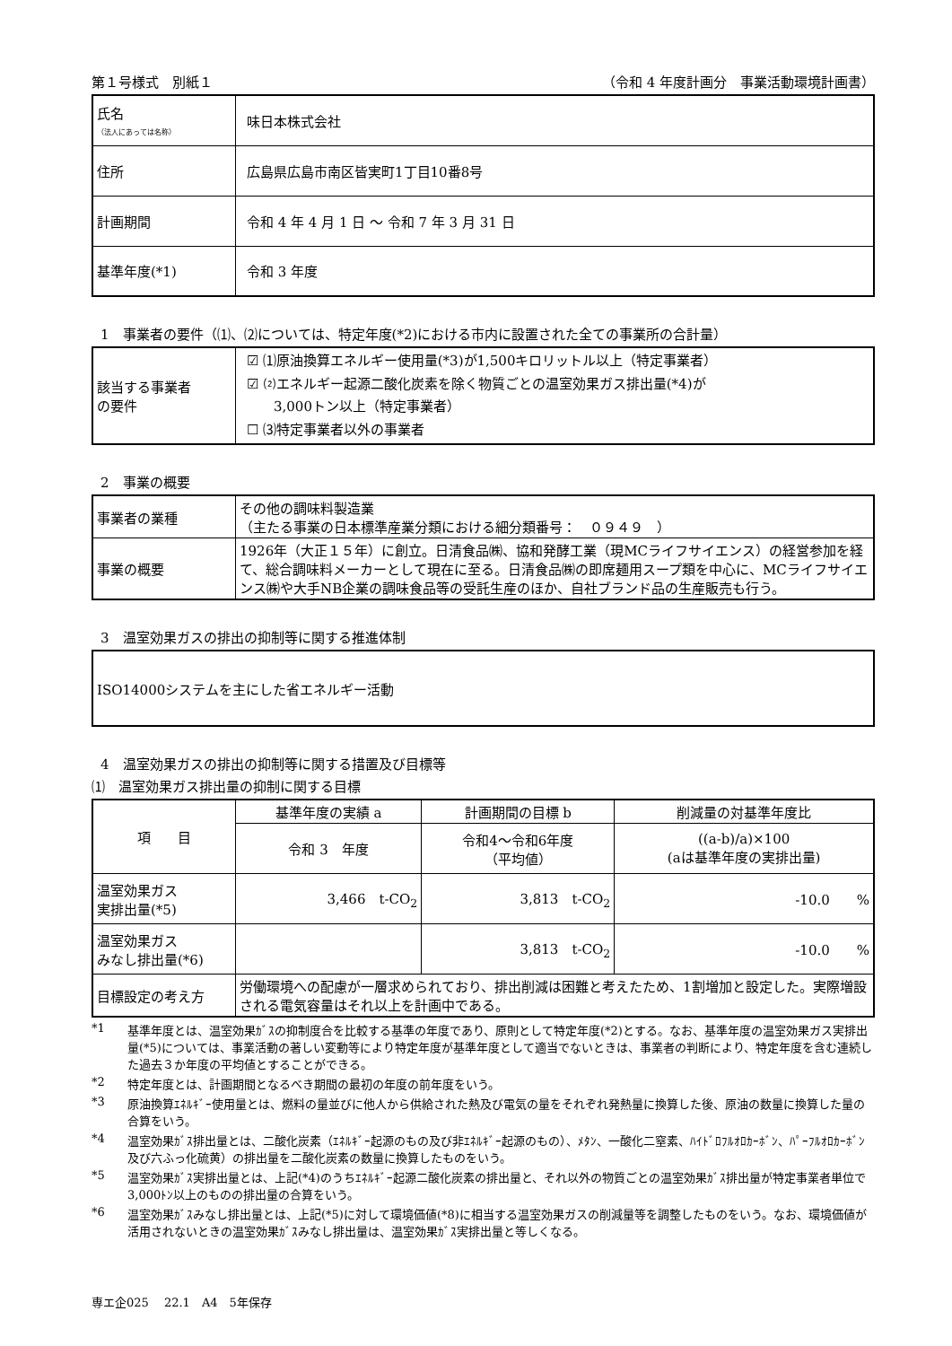第１号様式　別紙１ （令和 4 年度計画分　事業活動環境計画書）
| 氏名 （法人にあっては名称） | 味日本株式会社 |
| 住所 | 広島県広島市南区皆実町1丁目10番8号 |
| 計画期間 | 令和 4 年 4 月 1 日 ～ 令和 7 年 3 月 31 日 |
| 基準年度(*1) | 令和 3 年度 |
1　事業者の要件（⑴、⑵については、特定年度(*2)における市内に設置された全ての事業所の合計量）
| 該当する事業者 の要件 | ☑ ⑴原油換算エネルギー使用量(*3)が1,500キロリットル以上（特定事業者） ☑ ⑵エネルギー起源二酸化炭素を除く物質ごとの温室効果ガス排出量(*4)が 3,000トン以上（特定事業者） ☐ ⑶特定事業者以外の事業者 |
2　事業の概要
| 事業者の業種 | その他の調味料製造業 （主たる事業の日本標準産業分類における細分類番号： ０９４９ ） |
| 事業の概要 | 1926年（大正１５年）に創立。日清食品㈱、協和発酵工業（現MCライフサイエンス）の経営参加を経て、総合調味料メーカーとして現在に至る。日清食品㈱の即席麺用スープ類を中心に、MCライフサイエンス㈱や大手NB企業の調味食品等の受託生産のほか、自社ブランド品の生産販売も行う。 |
3　温室効果ガスの排出の抑制等に関する推進体制
| ISO14000システムを主にした省エネルギー活動 |
4　温室効果ガスの排出の抑制等に関する措置及び目標等
⑴　温室効果ガス排出量の抑制に関する目標
| 項 目 | 基準年度の実績 a | 計画期間の目標 b | 削減量の対基準年度比 |
| --- | --- | --- | --- |
| | 令和 3 年度 | 令和4～令和6年度 （平均値） | ((a-b)/a)×100 (aは基準年度の実排出量) |
| 温室効果ガス 実排出量(*5) | 3,466 t-CO<sub>2</sub> | 3,813 t-CO<sub>2</sub> | -10.0 % |
| 温室効果ガス みなし排出量(*6) | | 3,813 t-CO<sub>2</sub> | -10.0 % |
| 目標設定の考え方 | 労働環境への配慮が一層求められており、排出削減は困難と考えたため、1割増加と設定した。実際増設される電気容量はそれ以上を計画中である。 | | |
*1 基準年度とは、温室効果ｶﾞｽの抑制度合を比較する基準の年度であり、原則として特定年度(*2)とする。なお、基準年度の温室効果ガス実排出量(*5)については、事業活動の著しい変動等により特定年度が基準年度として適当でないときは、事業者の判断により、特定年度を含む連続した過去３か年度の平均値とすることができる。
*2 特定年度とは、計画期間となるべき期間の最初の年度の前年度をいう。
*3 原油換算ｴﾈﾙｷﾞｰ使用量とは、燃料の量並びに他人から供給された熱及び電気の量をそれぞれ発熱量に換算した後、原油の数量に換算した量の合算をいう。
*4 温室効果ｶﾞｽ排出量とは、二酸化炭素（ｴﾈﾙｷﾞｰ起源のもの及び非ｴﾈﾙｷﾞｰ起源のもの）、ﾒﾀﾝ、一酸化二窒素、ﾊｲﾄﾞﾛﾌﾙｵﾛｶｰﾎﾞﾝ、ﾊﾟｰﾌﾙｵﾛｶｰﾎﾞﾝ及び六ふっ化硫黄）の排出量を二酸化炭素の数量に換算したものをいう。
*5 温室効果ｶﾞｽ実排出量とは、上記(*4)のうちｴﾈﾙｷﾞｰ起源二酸化炭素の排出量と、それ以外の物質ごとの温室効果ｶﾞｽ排出量が特定事業者単位で3,000ﾄﾝ以上のものの排出量の合算をいう。
*6 温室効果ｶﾞｽみなし排出量とは、上記(*5)に対して環境価値(*8)に相当する温室効果ガスの削減量等を調整したものをいう。なお、環境価値が活用されないときの温室効果ｶﾞｽみなし排出量は、温室効果ｶﾞｽ実排出量と等しくなる。
専エ企025　 22.1　A4　5年保存